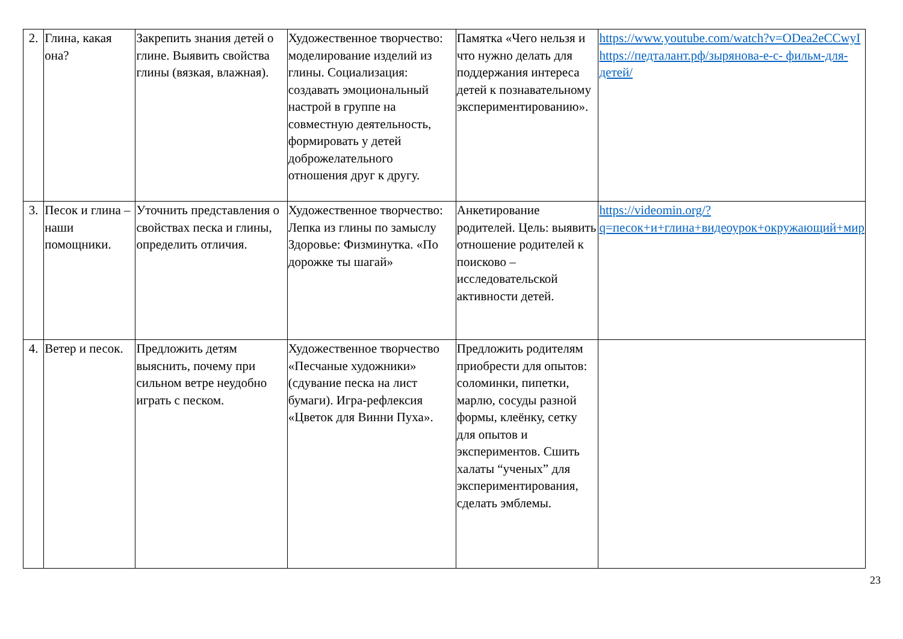| 2. | Глина, какая она? | Закрепить знания детей о глине. Выявить свойства глины (вязкая, влажная). | Художественное творчество: моделирование изделий из глины. Социализация: создавать эмоциональный настрой в группе на совместную деятельность, формировать у детей доброжелательного отношения друг к другу. | Памятка «Чего нельзя и что нужно делать для поддержания интереса детей к познавательному экспериментированию». | https://www.youtube.com/watch?v=ODea2eCCwyI https://педталант.рф/зырянова-е-с- фильм-для-детей/ |
| 3. | Песок и глина – наши помощники. | Уточнить представления о свойствах песка и глины, определить отличия. | Художественное творчество: Лепка из глины по замыслу Здоровье: Физминутка. «По дорожке ты шагай» | Анкетирование родителей. Цель: выявить отношение родителей к поисково – исследовательской активности детей. | https://videomin.org/?q=песок+и+глина+видеоурок+окружающий+мир |
| 4. | Ветер и песок. | Предложить детям выяснить, почему при сильном ветре неудобно играть с песком. | Художественное творчество «Песчаные художники» (сдувание песка на лист бумаги). Игра-рефлексия «Цветок для Винни Пуха». | Предложить родителям приобрести для опытов: соломинки, пипетки, марлю, сосуды разной формы, клеёнку, сетку для опытов и экспериментов. Сшить халаты “ученых” для экспериментирования, сделать эмблемы. | |
23